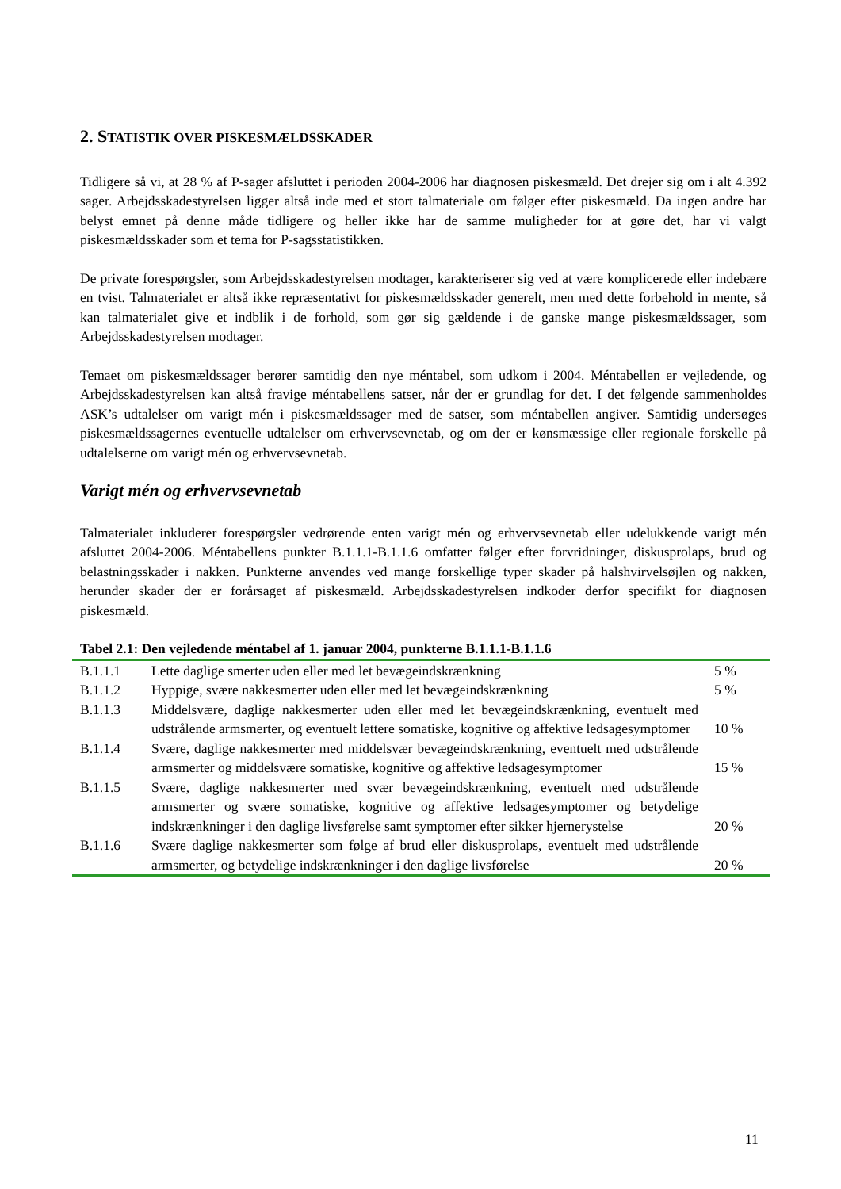2. STATISTIK OVER PISKESMÆLDSSKADER
Tidligere så vi, at 28 % af P-sager afsluttet i perioden 2004-2006 har diagnosen piskesmæld. Det drejer sig om i alt 4.392 sager. Arbejdsskadestyrelsen ligger altså inde med et stort talmateriale om følger efter piskesmæld. Da ingen andre har belyst emnet på denne måde tidligere og heller ikke har de samme muligheder for at gøre det, har vi valgt piskesmældsskader som et tema for P-sagsstatistikken.
De private forespørgsler, som Arbejdsskadestyrelsen modtager, karakteriserer sig ved at være komplicerede eller indebære en tvist. Talmaterialet er altså ikke repræsentativt for piskesmældsskader generelt, men med dette forbehold in mente, så kan talmaterialet give et indblik i de forhold, som gør sig gældende i de ganske mange piskesmældssager, som Arbejdsskadestyrelsen modtager.
Temaet om piskesmældssager berører samtidig den nye méntabel, som udkom i 2004. Méntabellen er vejledende, og Arbejdsskadestyrelsen kan altså fravige méntabellens satser, når der er grundlag for det. I det følgende sammenholdes ASK’s udtalelser om varigt mén i piskesmældssager med de satser, som méntabellen angiver. Samtidig undersøges piskesmældssagernes eventuelle udtalelser om erhvervsevnetab, og om der er kønsmæssige eller regionale forskelle på udtalelserne om varigt mén og erhvervsevnetab.
Varigt mén og erhvervsevnetab
Talmaterialet inkluderer forespørgsler vedrørende enten varigt mén og erhvervsevnetab eller udelukkende varigt mén afsluttet 2004-2006. Méntabellens punkter B.1.1.1-B.1.1.6 omfatter følger efter forvridninger, diskusprolaps, brud og belastningsskader i nakken. Punkterne anvendes ved mange forskellige typer skader på halshvirvelsøjlen og nakken, herunder skader der er forårsaget af piskesmæld. Arbejdsskadestyrelsen indkoder derfor specifikt for diagnosen piskesmæld.
Tabel 2.1: Den vejledende méntabel af 1. januar 2004, punkterne B.1.1.1-B.1.1.6
| B.1.1.1 | Lette daglige smerter uden eller med let bevægeindskrænkning | 5 % |
| B.1.1.2 | Hyppige, svære nakkesmerter uden eller med let bevægeindskrænkning | 5 % |
| B.1.1.3 | Middelsvære, daglige nakkesmerter uden eller med let bevægeindskrænkning, eventuelt med udstrålende armsmerter, og eventuelt lettere somatiske, kognitive og affektive ledsagesymptomer | 10 % |
| B.1.1.4 | Svære, daglige nakkesmerter med middelsvær bevægeindskrænkning, eventuelt med udstrålende armsmerter og middelsvære somatiske, kognitive og affektive ledsagesymptomer | 15 % |
| B.1.1.5 | Svære, daglige nakkesmerter med svær bevægeindskrænkning, eventuelt med udstrålende armsmerter og svære somatiske, kognitive og affektive ledsagesymptomer og betydelige indskrænkninger i den daglige livsførelse samt symptomer efter sikker hjernerystelse | 20 % |
| B.1.1.6 | Svære daglige nakkesmerter som følge af brud eller diskusprolaps, eventuelt med udstrålende armsmerter, og betydelige indskrænkninger i den daglige livsførelse | 20 % |
11